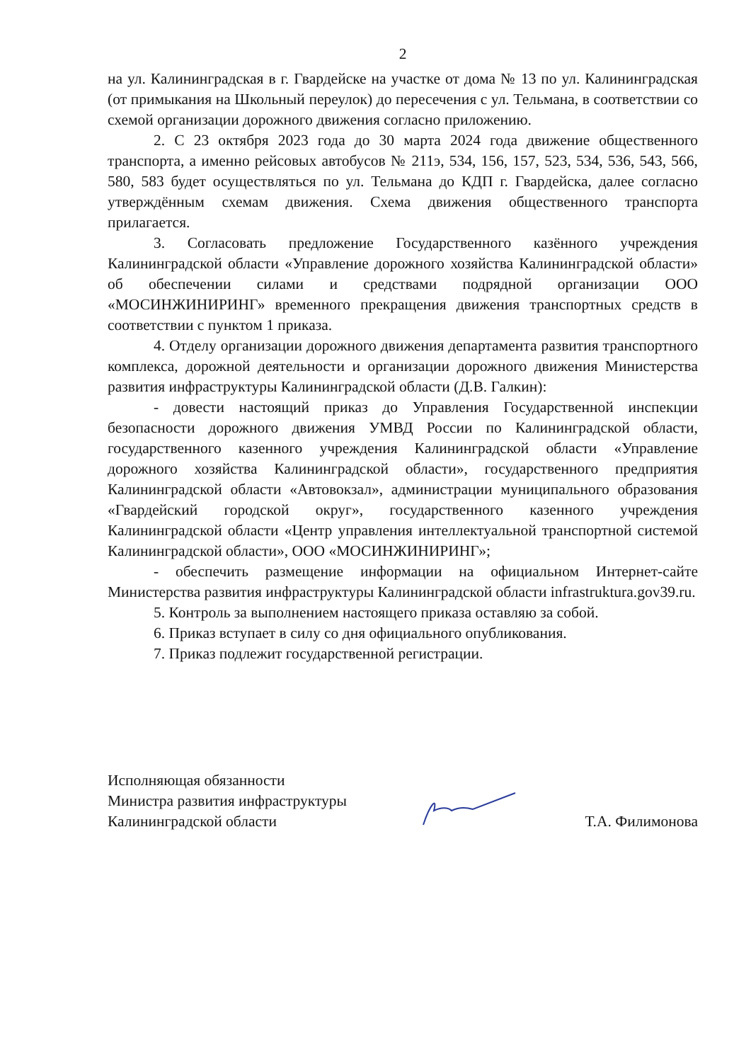2
на ул. Калининградская в г. Гвардейске на участке от дома № 13 по ул. Калининградская (от примыкания на Школьный переулок) до пересечения с ул. Тельмана, в соответствии со схемой организации дорожного движения согласно приложению.
2. С 23 октября 2023 года до 30 марта 2024 года движение общественного транспорта, а именно рейсовых автобусов № 211э, 534, 156, 157, 523, 534, 536, 543, 566, 580, 583 будет осуществляться по ул. Тельмана до КДП г. Гвардейска, далее согласно утверждённым схемам движения. Схема движения общественного транспорта прилагается.
3. Согласовать предложение Государственного казённого учреждения Калининградской области «Управление дорожного хозяйства Калининградской области» об обеспечении силами и средствами подрядной организации ООО «МОСИНЖИНИРИНГ» временного прекращения движения транспортных средств в соответствии с пунктом 1 приказа.
4. Отделу организации дорожного движения департамента развития транспортного комплекса, дорожной деятельности и организации дорожного движения Министерства развития инфраструктуры Калининградской области (Д.В. Галкин):
- довести настоящий приказ до Управления Государственной инспекции безопасности дорожного движения УМВД России по Калининградской области, государственного казенного учреждения Калининградской области «Управление дорожного хозяйства Калининградской области», государственного предприятия Калининградской области «Автовокзал», администрации муниципального образования «Гвардейский городской округ», государственного казенного учреждения Калининградской области «Центр управления интеллектуальной транспортной системой Калининградской области», ООО «МОСИНЖИНИРИНГ»;
- обеспечить размещение информации на официальном Интернет-сайте Министерства развития инфраструктуры Калининградской области infrastruktura.gov39.ru.
5. Контроль за выполнением настоящего приказа оставляю за собой.
6. Приказ вступает в силу со дня официального опубликования.
7. Приказ подлежит государственной регистрации.
Исполняющая обязанности
Министра развития инфраструктуры
Калининградской области
Т.А. Филимонова